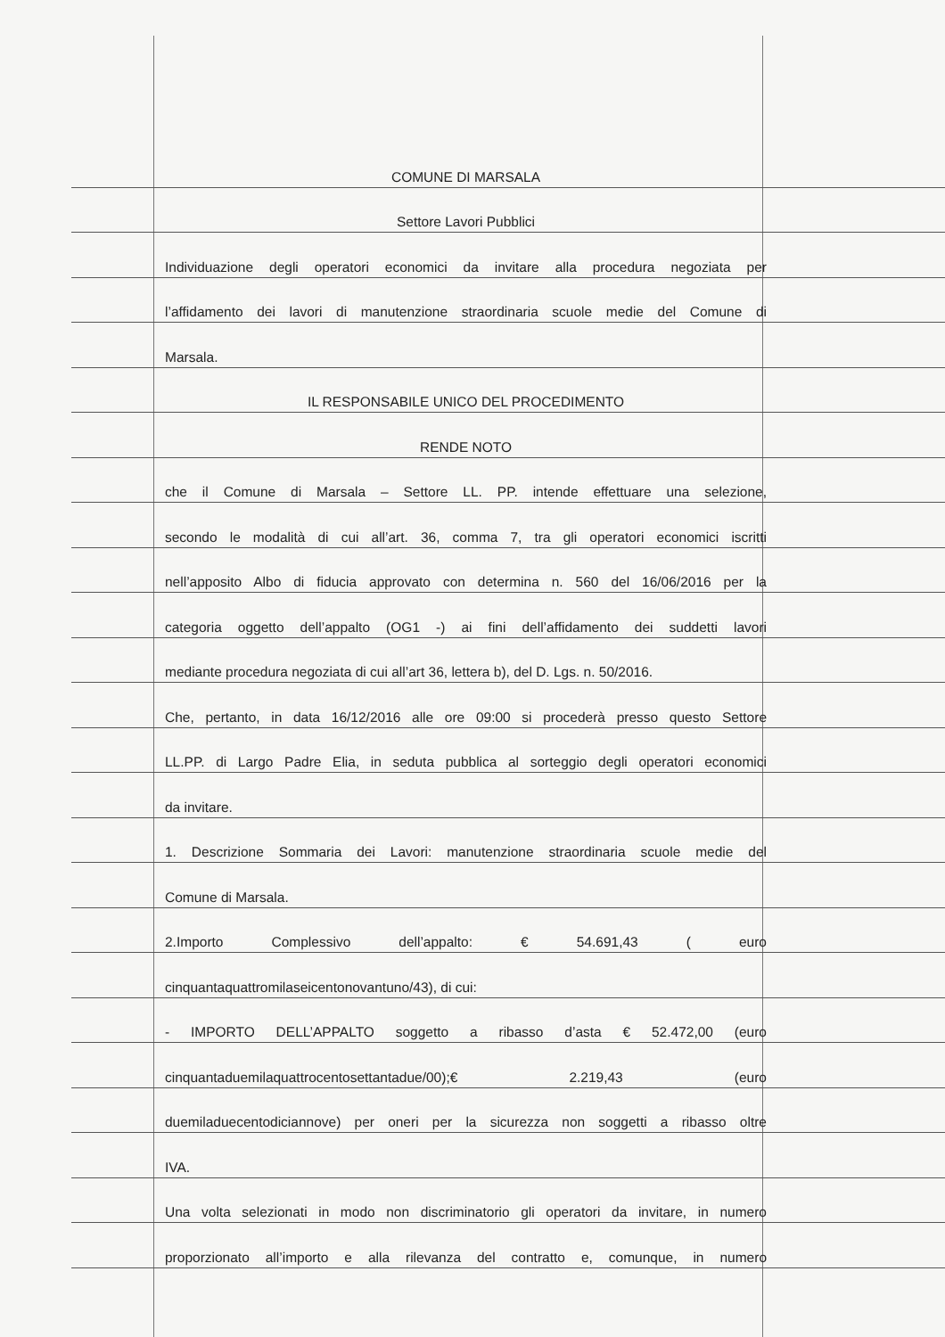COMUNE DI MARSALA
Settore Lavori Pubblici
Individuazione degli operatori economici da invitare alla procedura negoziata per
l’affidamento dei lavori di manutenzione straordinaria scuole medie del Comune di
Marsala.
IL RESPONSABILE UNICO DEL PROCEDIMENTO
RENDE NOTO
che il Comune di Marsala – Settore LL. PP. intende effettuare una selezione,
secondo le modalità di cui all’art. 36, comma 7, tra gli operatori economici iscritti
nell’apposito Albo di fiducia approvato con determina n. 560 del 16/06/2016 per la
categoria oggetto dell’appalto (OG1 -) ai fini dell’affidamento dei suddetti lavori
mediante procedura negoziata di cui all’art 36, lettera b), del D. Lgs. n. 50/2016.
Che, pertanto, in data 16/12/2016 alle ore 09:00 si procederà presso questo Settore
LL.PP. di Largo Padre Elia, in seduta pubblica al sorteggio degli operatori economici
da invitare.
1. Descrizione Sommaria dei Lavori: manutenzione straordinaria scuole medie del
Comune di Marsala.
2.Importo Complessivo dell’appalto: € 54.691,43 ( euro
cinquantaquattromilaseicentonovantuno/43), di cui:
- IMPORTO DELL’APPALTO soggetto a ribasso d’asta € 52.472,00 (euro
cinquantaduemilaquattrocentosettantadue/00);€ 2.219,43 (euro
duemiladuecentodiciannove) per oneri per la sicurezza non soggetti a ribasso oltre
IVA.
Una volta selezionati in modo non discriminatorio gli operatori da invitare, in numero
proporzionato all’importo e alla rilevanza del contratto e, comunque, in numero